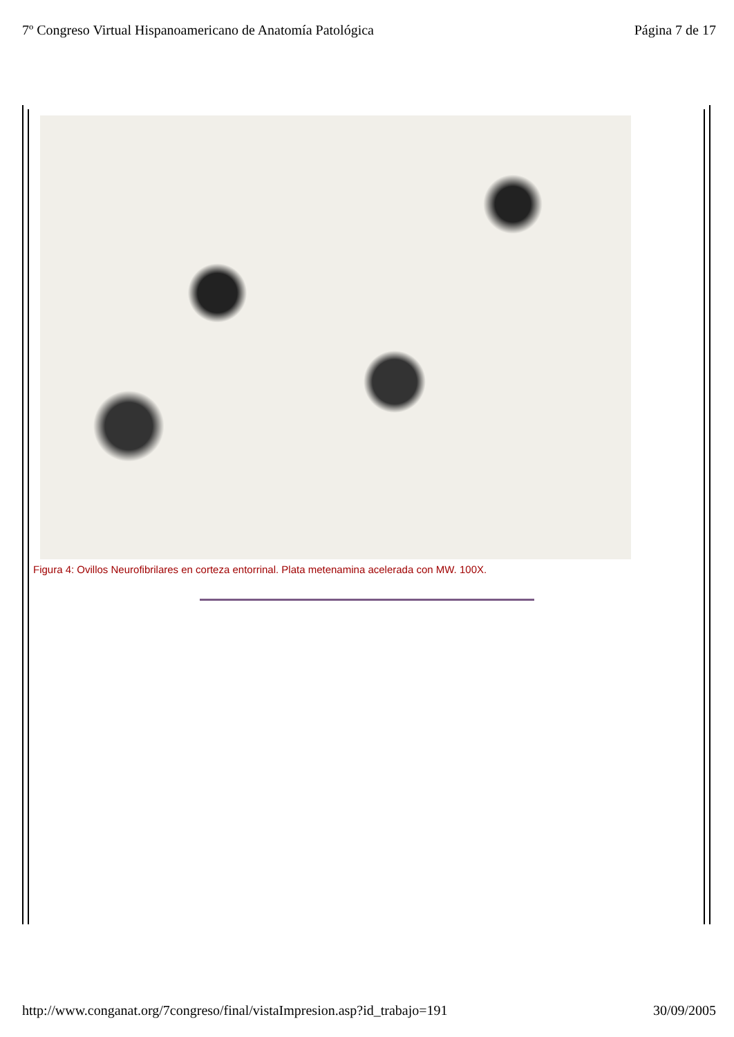7º Congreso Virtual Hispanoamericano de Anatomía Patológica Página 7 de 17
Figura 4: Ovillos Neurofibrilares en corteza entorrinal. Plata metenamina acelerada con MW. 100X.
http://www.conganat.org/7congreso/final/vistaImpresion.asp?id_trabajo=191 30/09/2005